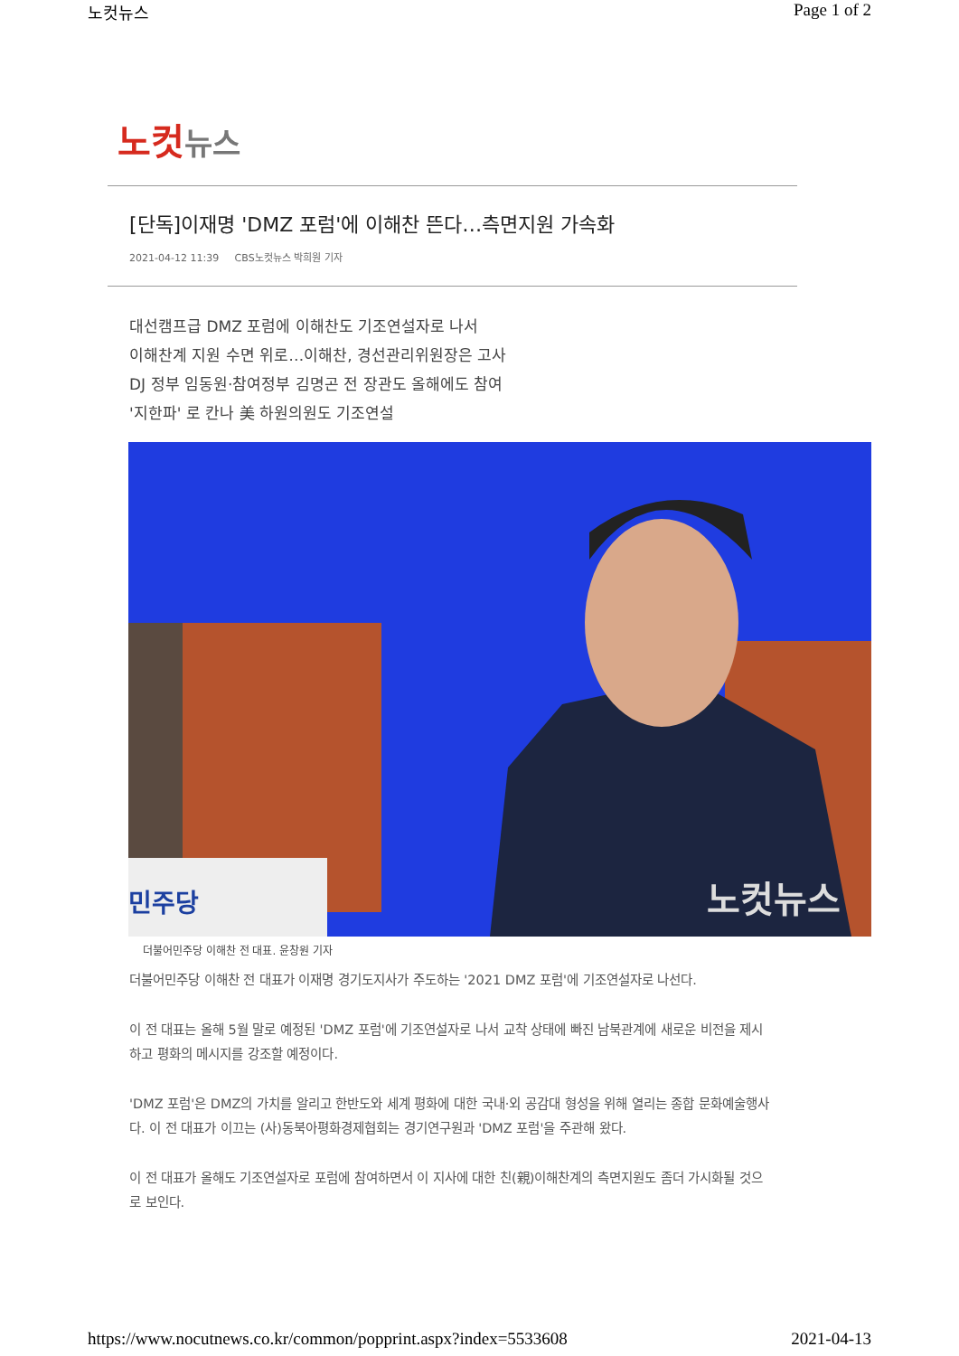노컷뉴스 Page 1 of 2
노컷 뉴스
[단독]이재명 'DMZ 포럼'에 이해찬 뜬다…측면지원 가속화
2021-04-12 11:39 CBS노컷뉴스 박희원 기자
대선캠프급 DMZ 포럼에 이해찬도 기조연설자로 나서
이해찬계 지원 수면 위로…이해찬, 경선관리위원장은 고사
DJ 정부 임동원·참여정부 김명곤 전 장관도 올해에도 참여
'지한파' 로 칸나 美 하원의원도 기조연설
민주당
노컷뉴스
더불어민주당 이해찬 전 대표. 윤창원 기자
더불어민주당 이해찬 전 대표가 이재명 경기도지사가 주도하는 '2021 DMZ 포럼'에 기조연설자로 나선다.
이 전 대표는 올해 5월 말로 예정된 'DMZ 포럼'에 기조연설자로 나서 교착 상태에 빠진 남북관계에 새로운 비전을 제시하고 평화의 메시지를 강조할 예정이다.
'DMZ 포럼'은 DMZ의 가치를 알리고 한반도와 세계 평화에 대한 국내·외 공감대 형성을 위해 열리는 종합 문화예술행사다. 이 전 대표가 이끄는 (사)동북아평화경제협회는 경기연구원과 'DMZ 포럼'을 주관해 왔다.
이 전 대표가 올해도 기조연설자로 포럼에 참여하면서 이 지사에 대한 친(親)이해찬계의 측면지원도 좀더 가시화될 것으로 보인다.
https://www.nocutnews.co.kr/common/popprint.aspx?index=5533608 2021-04-13